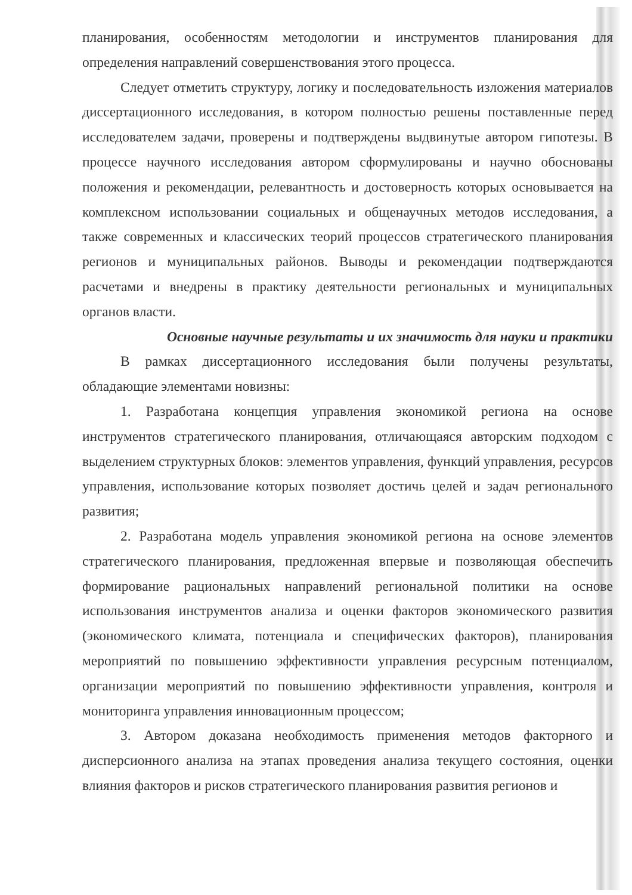планирования, особенностям методологии и инструментов планирования для определения направлений совершенствования этого процесса.
Следует отметить структуру, логику и последовательность изложения материалов диссертационного исследования, в котором полностью решены поставленные перед исследователем задачи, проверены и подтверждены выдвинутые автором гипотезы. В процессе научного исследования автором сформулированы и научно обоснованы положения и рекомендации, релевантность и достоверность которых основывается на комплексном использовании социальных и общенаучных методов исследования, а также современных и классических теорий процессов стратегического планирования регионов и муниципальных районов. Выводы и рекомендации подтверждаются расчетами и внедрены в практику деятельности региональных и муниципальных органов власти.
Основные научные результаты и их значимость для науки и практики
В рамках диссертационного исследования были получены результаты, обладающие элементами новизны:
1. Разработана концепция управления экономикой региона на основе инструментов стратегического планирования, отличающаяся авторским подходом с выделением структурных блоков: элементов управления, функций управления, ресурсов управления, использование которых позволяет достичь целей и задач регионального развития;
2. Разработана модель управления экономикой региона на основе элементов стратегического планирования, предложенная впервые и позволяющая обеспечить формирование рациональных направлений региональной политики на основе использования инструментов анализа и оценки факторов экономического развития (экономического климата, потенциала и специфических факторов), планирования мероприятий по повышению эффективности управления ресурсным потенциалом, организации мероприятий по повышению эффективности управления, контроля и мониторинга управления инновационным процессом;
3. Автором доказана необходимость применения методов факторного и дисперсионного анализа на этапах проведения анализа текущего состояния, оценки влияния факторов и рисков стратегического планирования развития регионов и